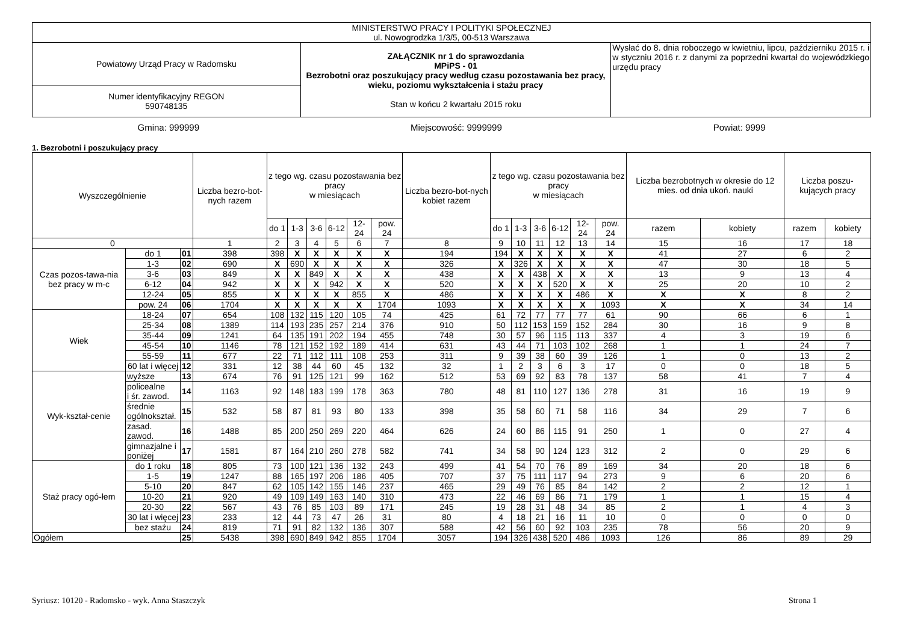| MINISTERSTWO PRACY I POLITYKI SPOŁECZNEJ ul. Nowogrodzka 1/3/5, 00-513 Warszawa | | |
| Powiatowy Urząd Pracy w Radomsku | ZAŁĄCZNIK nr 1 do sprawozdania MPiPS - 01 Bezrobotni oraz poszukujący pracy według czasu pozostawania bez pracy, wieku, poziomu wykształcenia i stażu pracy Stan w końcu 2 kwartału 2015 roku | Wysłać do 8. dnia roboczego w kwietniu, lipcu, październiku 2015 r. i w styczniu 2016 r. z danymi za poprzedni kwartał do wojewódzkiego urzędu pracy |
| Numer identyfikacyjny REGON 590748135 | | |
Gmina: 999999 Miejscowość: 9999999 Powiat: 9999
1. Bezrobotni i poszukujący pracy
| Wyszczególnienie | | | Liczba bezro-bot-nych razem | z tego wg. czasu pozostawania bez pracy w miesiącach | | | | | | Liczba bezro-bot-nych kobiet razem | z tego wg. czasu pozostawania bez pracy w miesiącach | | | | | | Liczba bezrobotnych w okresie do 12 mies. od dnia ukoń. nauki | | Liczba poszu-kujących pracy | |
| --- | --- | --- | --- | --- | --- | --- | --- | --- | --- | --- | --- | --- | --- | --- | --- | --- | --- | --- | --- | --- |
| | | | | do 1 | 1-3 | 3-6 | 6-12 | 12-24 | pow. 24 | | do 1 | 1-3 | 3-6 | 6-12 | 12-24 | pow. 24 | razem | kobiety | razem | kobiety |
| 0 | | | 1 | 2 | 3 | 4 | 5 | 6 | 7 | 8 | 9 | 10 | 11 | 12 | 13 | 14 | 15 | 16 | 17 | 18 |
| Czas pozos-tawa-nia bez pracy w m-c | do 1 | 01 | 398 | 398 | X | X | X | X | X | 194 | 194 | X | X | X | X | X | 41 | 27 | 6 | 2 |
| | 1-3 | 02 | 690 | X | 690 | X | X | X | X | 326 | X | 326 | X | X | X | X | 47 | 30 | 18 | 5 |
| | 3-6 | 03 | 849 | X | X | 849 | X | X | X | 438 | X | X | 438 | X | X | X | 13 | 9 | 13 | 4 |
| | 6-12 | 04 | 942 | X | X | X | 942 | X | X | 520 | X | X | X | 520 | X | X | 25 | 20 | 10 | 2 |
| | 12-24 | 05 | 855 | X | X | X | X | 855 | X | 486 | X | X | X | X | 486 | X | X | X | 8 | 2 |
| | pow. 24 | 06 | 1704 | X | X | X | X | X | 1704 | 1093 | X | X | X | X | X | 1093 | X | X | 34 | 14 |
| Wiek | 18-24 | 07 | 654 | 108 | 132 | 115 | 120 | 105 | 74 | 425 | 61 | 72 | 77 | 77 | 77 | 61 | 90 | 66 | 6 | 1 |
| | 25-34 | 08 | 1389 | 114 | 193 | 235 | 257 | 214 | 376 | 910 | 50 | 112 | 153 | 159 | 152 | 284 | 30 | 16 | 9 | 8 |
| | 35-44 | 09 | 1241 | 64 | 135 | 191 | 202 | 194 | 455 | 748 | 30 | 57 | 96 | 115 | 113 | 337 | 4 | 3 | 19 | 6 |
| | 45-54 | 10 | 1146 | 78 | 121 | 152 | 192 | 189 | 414 | 631 | 43 | 44 | 71 | 103 | 102 | 268 | 1 | 1 | 24 | 7 |
| | 55-59 | 11 | 677 | 22 | 71 | 112 | 111 | 108 | 253 | 311 | 9 | 39 | 38 | 60 | 39 | 126 | 1 | 0 | 13 | 2 |
| | 60 lat i więcej | 12 | 331 | 12 | 38 | 44 | 60 | 45 | 132 | 32 | 1 | 2 | 3 | 6 | 3 | 17 | 0 | 0 | 18 | 5 |
| Wyk-kształ-cenie | wyższe | 13 | 674 | 76 | 91 | 125 | 121 | 99 | 162 | 512 | 53 | 69 | 92 | 83 | 78 | 137 | 58 | 41 | 7 | 4 |
| | policealne i śr. zawod. | 14 | 1163 | 92 | 148 | 183 | 199 | 178 | 363 | 780 | 48 | 81 | 110 | 127 | 136 | 278 | 31 | 16 | 19 | 9 |
| | średnie ogólnokształ. | 15 | 532 | 58 | 87 | 81 | 93 | 80 | 133 | 398 | 35 | 58 | 60 | 71 | 58 | 116 | 34 | 29 | 7 | 6 |
| | zasad. zawod. | 16 | 1488 | 85 | 200 | 250 | 269 | 220 | 464 | 626 | 24 | 60 | 86 | 115 | 91 | 250 | 1 | 0 | 27 | 4 |
| | gimnazjalne i poniżej | 17 | 1581 | 87 | 164 | 210 | 260 | 278 | 582 | 741 | 34 | 58 | 90 | 124 | 123 | 312 | 2 | 0 | 29 | 6 |
| Staż pracy ogó-łem | do 1 roku | 18 | 805 | 73 | 100 | 121 | 136 | 132 | 243 | 499 | 41 | 54 | 70 | 76 | 89 | 169 | 34 | 20 | 18 | 6 |
| | 1-5 | 19 | 1247 | 88 | 165 | 197 | 206 | 186 | 405 | 707 | 37 | 75 | 111 | 117 | 94 | 273 | 9 | 6 | 20 | 6 |
| | 5-10 | 20 | 847 | 62 | 105 | 142 | 155 | 146 | 237 | 465 | 29 | 49 | 76 | 85 | 84 | 142 | 2 | 2 | 12 | 1 |
| | 10-20 | 21 | 920 | 49 | 109 | 149 | 163 | 140 | 310 | 473 | 22 | 46 | 69 | 86 | 71 | 179 | 1 | 1 | 15 | 4 |
| | 20-30 | 22 | 567 | 43 | 76 | 85 | 103 | 89 | 171 | 245 | 19 | 28 | 31 | 48 | 34 | 85 | 2 | 1 | 4 | 3 |
| | 30 lat i więcej | 23 | 233 | 12 | 44 | 73 | 47 | 26 | 31 | 80 | 4 | 18 | 21 | 16 | 11 | 10 | 0 | 0 | 0 | 0 |
| | bez stażu | 24 | 819 | 71 | 91 | 82 | 132 | 136 | 307 | 588 | 42 | 56 | 60 | 92 | 103 | 235 | 78 | 56 | 20 | 9 |
| Ogółem | | 25 | 5438 | 398 | 690 | 849 | 942 | 855 | 1704 | 3057 | 194 | 326 | 438 | 520 | 486 | 1093 | 126 | 86 | 89 | 29 |
Syriusz: 10120 - Radomsko - wyk. Anna Staszczyk Strona 1